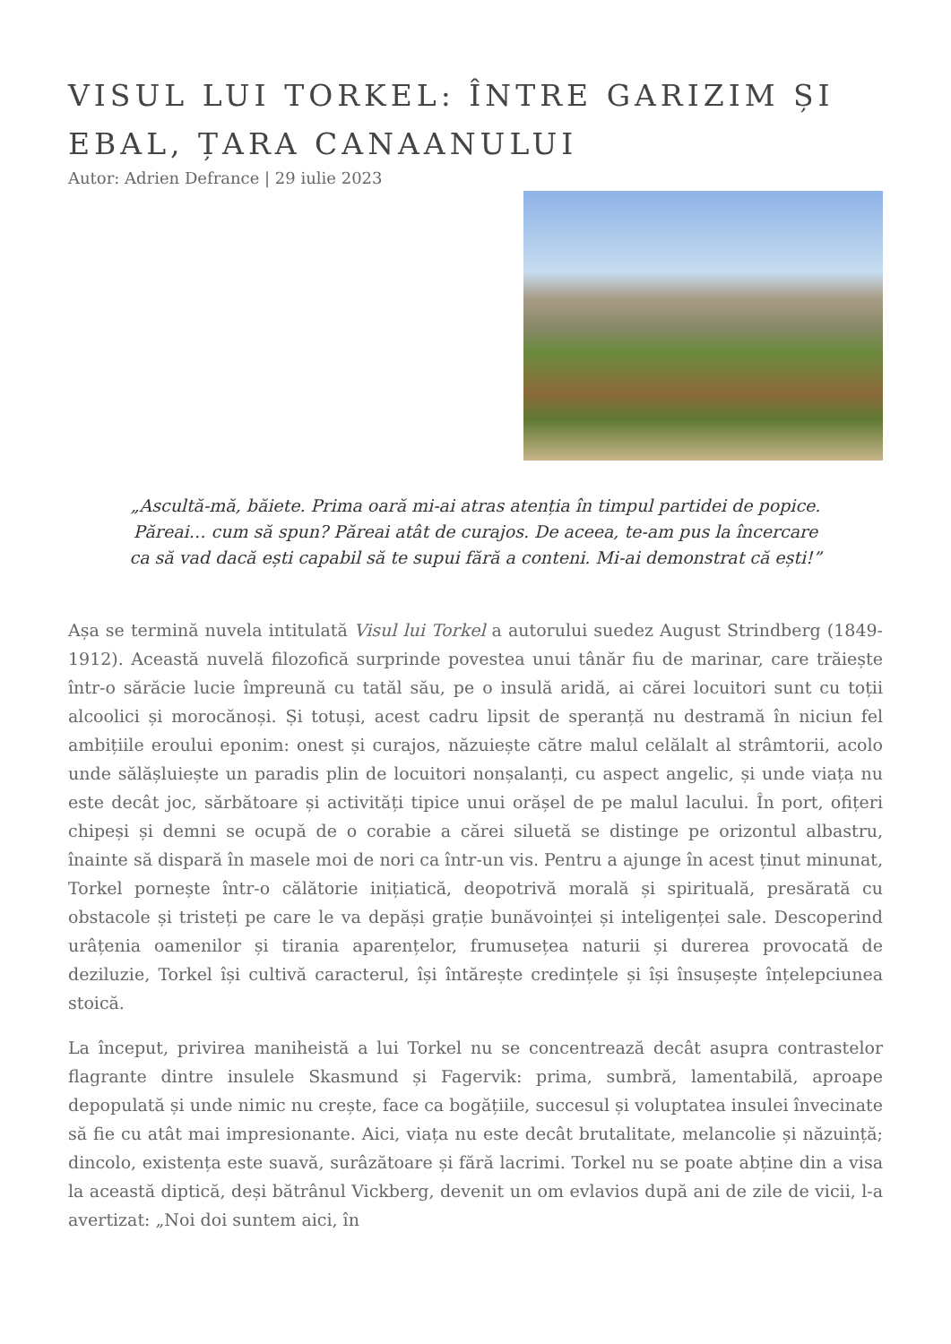VISUL LUI TORKEL: ÎNTRE GARIZIM ȘI EBAL, ȚARA CANAANULUI
Autor: Adrien Defrance | 29 iulie 2023
„Ascultă-mă, băiete. Prima oară mi-ai atras atenția în timpul partidei de popice. Păreai… cum să spun? Păreai atât de curajos. De aceea, te-am pus la încercare ca să vad dacă ești capabil să te supui fără a conteni. Mi-ai demonstrat că ești!”
Așa se termină nuvela intitulată Visul lui Torkel a autorului suedez August Strindberg (1849-1912). Această nuvelă filozofică surprinde povestea unui tânăr fiu de marinar, care trăiește într-o sărăcie lucie împreună cu tatăl său, pe o insulă aridă, ai cărei locuitori sunt cu toții alcoolici și morocănoși. Și totuși, acest cadru lipsit de speranță nu destramă în niciun fel ambițiile eroului eponim: onest și curajos, năzuiește către malul celălalt al strâmtorii, acolo unde sălășluiește un paradis plin de locuitori nonșalanți, cu aspect angelic, și unde viața nu este decât joc, sărbătoare și activități tipice unui orășel de pe malul lacului. În port, ofițeri chipeși și demni se ocupă de o corabie a cărei siluetă se distinge pe orizontul albastru, înainte să dispară în masele moi de nori ca într-un vis. Pentru a ajunge în acest ținut minunat, Torkel pornește într-o călătorie inițiatică, deopotrivă morală și spirituală, presărată cu obstacole și tristeți pe care le va depăși grație bunăvoinței și inteligenței sale. Descoperind urâțenia oamenilor și tirania aparențelor, frumusețea naturii și durerea provocată de deziluzie, Torkel își cultivă caracterul, își întărește credințele și își însușește înțelepciunea stoică.
La început, privirea maniheistă a lui Torkel nu se concentrează decât asupra contrastelor flagrante dintre insulele Skasmund și Fagervik: prima, sumbră, lamentabilă, aproape depopulată și unde nimic nu crește, face ca bogățiile, succesul și voluptatea insulei învecinate să fie cu atât mai impresionante. Aici, viața nu este decât brutalitate, melancolie și năzuință; dincolo, existența este suavă, surâzătoare și fără lacrimi. Torkel nu se poate abține din a visa la această diptică, deși bătrânul Vickberg, devenit un om evlavios după ani de zile de vicii, l-a avertizat: „Noi doi suntem aici, în